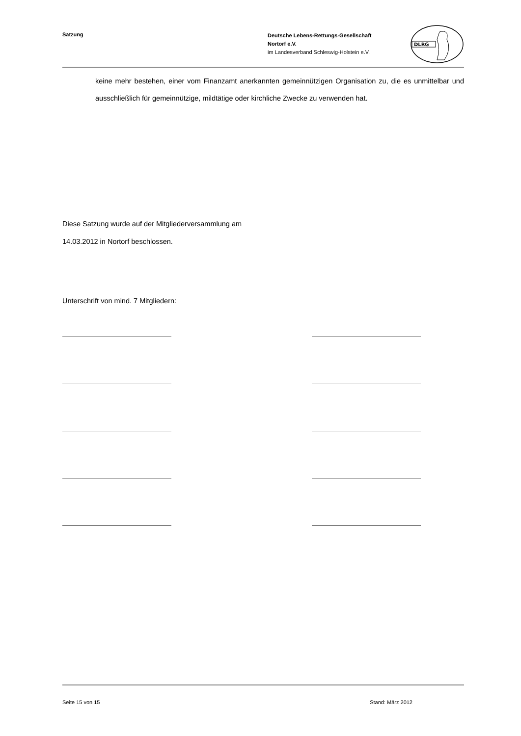Satzung
Deutsche Lebens-Rettungs-Gesellschaft
Nortorf e.V.
im Landesverband Schleswig-Holstein e.V.
DLRG
keine mehr bestehen, einer vom Finanzamt anerkannten gemeinnützigen Organisation zu, die es unmittelbar und ausschließlich für gemeinnützige, mildtätige oder kirchliche Zwecke zu verwenden hat.
Diese Satzung wurde auf der Mitgliederversammlung am
14.03.2012 in Nortorf beschlossen.
Unterschrift von mind. 7 Mitgliedern:
Seite 15 von 15 Stand: März 2012